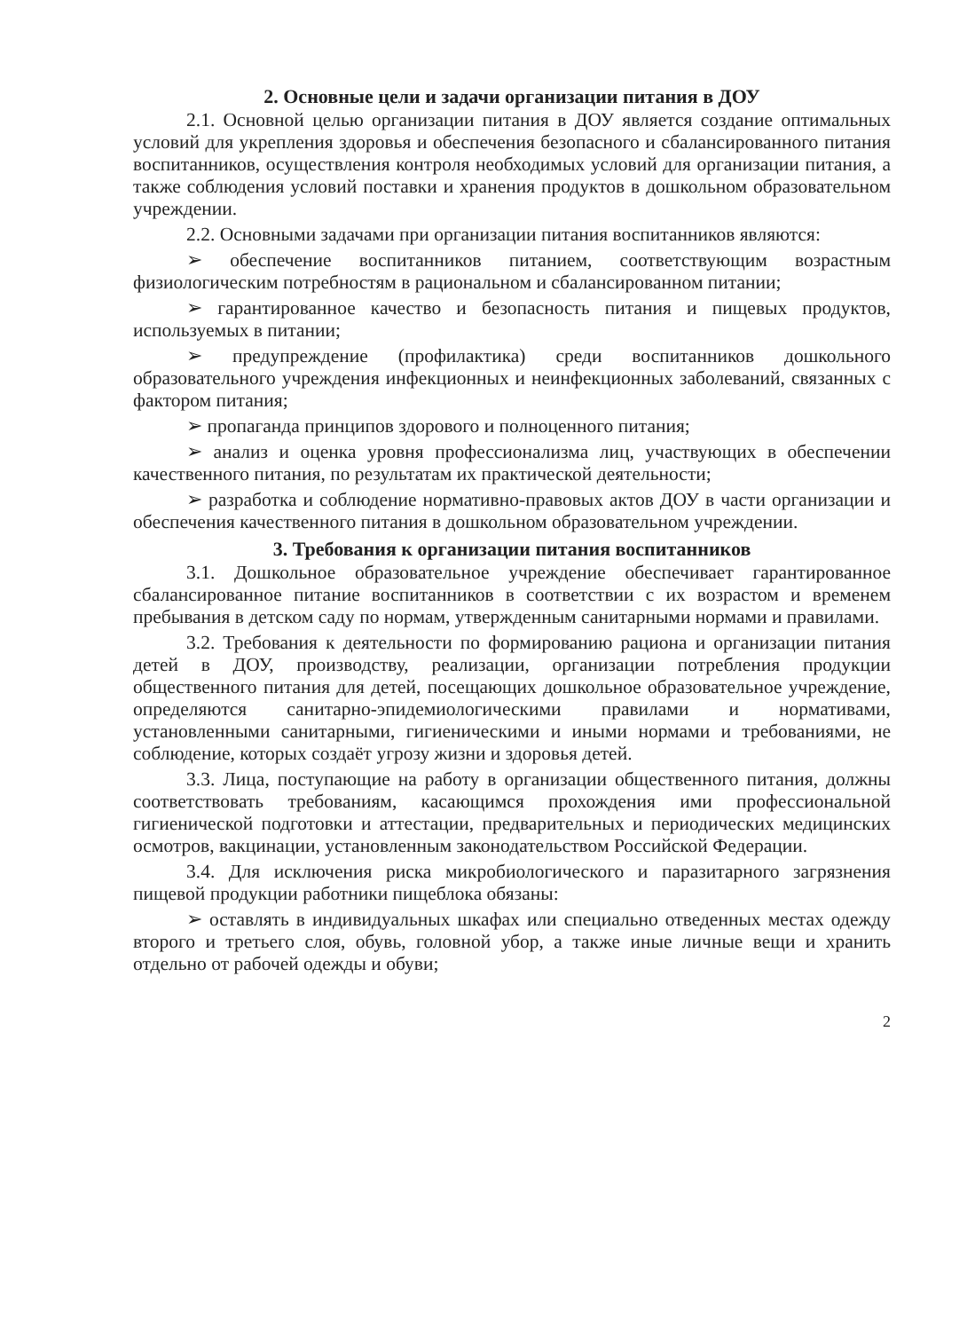2. Основные цели и задачи организации питания в ДОУ
2.1. Основной целью организации питания в ДОУ является создание оптимальных условий для укрепления здоровья и обеспечения безопасного и сбалансированного питания воспитанников, осуществления контроля необходимых условий для организации питания, а также соблюдения условий поставки и хранения продуктов в дошкольном образовательном учреждении.
2.2. Основными задачами при организации питания воспитанников являются:
➢ обеспечение воспитанников питанием, соответствующим возрастным физиологическим потребностям в рациональном и сбалансированном питании;
➢ гарантированное качество и безопасность питания и пищевых продуктов, используемых в питании;
➢ предупреждение (профилактика) среди воспитанников дошкольного образовательного учреждения инфекционных и неинфекционных заболеваний, связанных с фактором питания;
➢ пропаганда принципов здорового и полноценного питания;
➢ анализ и оценка уровня профессионализма лиц, участвующих в обеспечении качественного питания, по результатам их практической деятельности;
➢ разработка и соблюдение нормативно-правовых актов ДОУ в части организации и обеспечения качественного питания в дошкольном образовательном учреждении.
3. Требования к организации питания воспитанников
3.1. Дошкольное образовательное учреждение обеспечивает гарантированное сбалансированное питание воспитанников в соответствии с их возрастом и временем пребывания в детском саду по нормам, утвержденным санитарными нормами и правилами.
3.2. Требования к деятельности по формированию рациона и организации питания детей в ДОУ, производству, реализации, организации потребления продукции общественного питания для детей, посещающих дошкольное образовательное учреждение, определяются санитарно-эпидемиологическими правилами и нормативами, установленными санитарными, гигиеническими и иными нормами и требованиями, не соблюдение, которых создаёт угрозу жизни и здоровья детей.
3.3. Лица, поступающие на работу в организации общественного питания, должны соответствовать требованиям, касающимся прохождения ими профессиональной гигиенической подготовки и аттестации, предварительных и периодических медицинских осмотров, вакцинации, установленным законодательством Российской Федерации.
3.4. Для исключения риска микробиологического и паразитарного загрязнения пищевой продукции работники пищеблока обязаны:
➢ оставлять в индивидуальных шкафах или специально отведенных местах одежду второго и третьего слоя, обувь, головной убор, а также иные личные вещи и хранить отдельно от рабочей одежды и обуви;
2